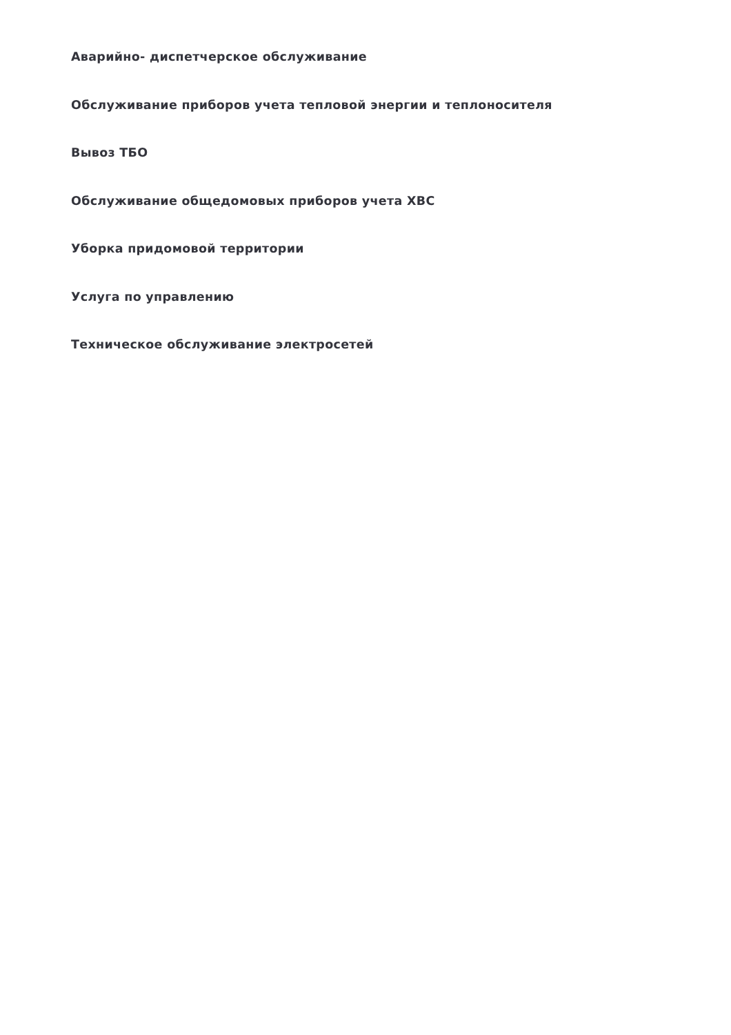Аварийно- диспетчерское обслуживание
Обслуживание приборов учета тепловой энергии и теплоносителя
Вывоз ТБО
Обслуживание общедомовых приборов учета ХВС
Уборка придомовой территории
Услуга по управлению
Техническое обслуживание электросетей